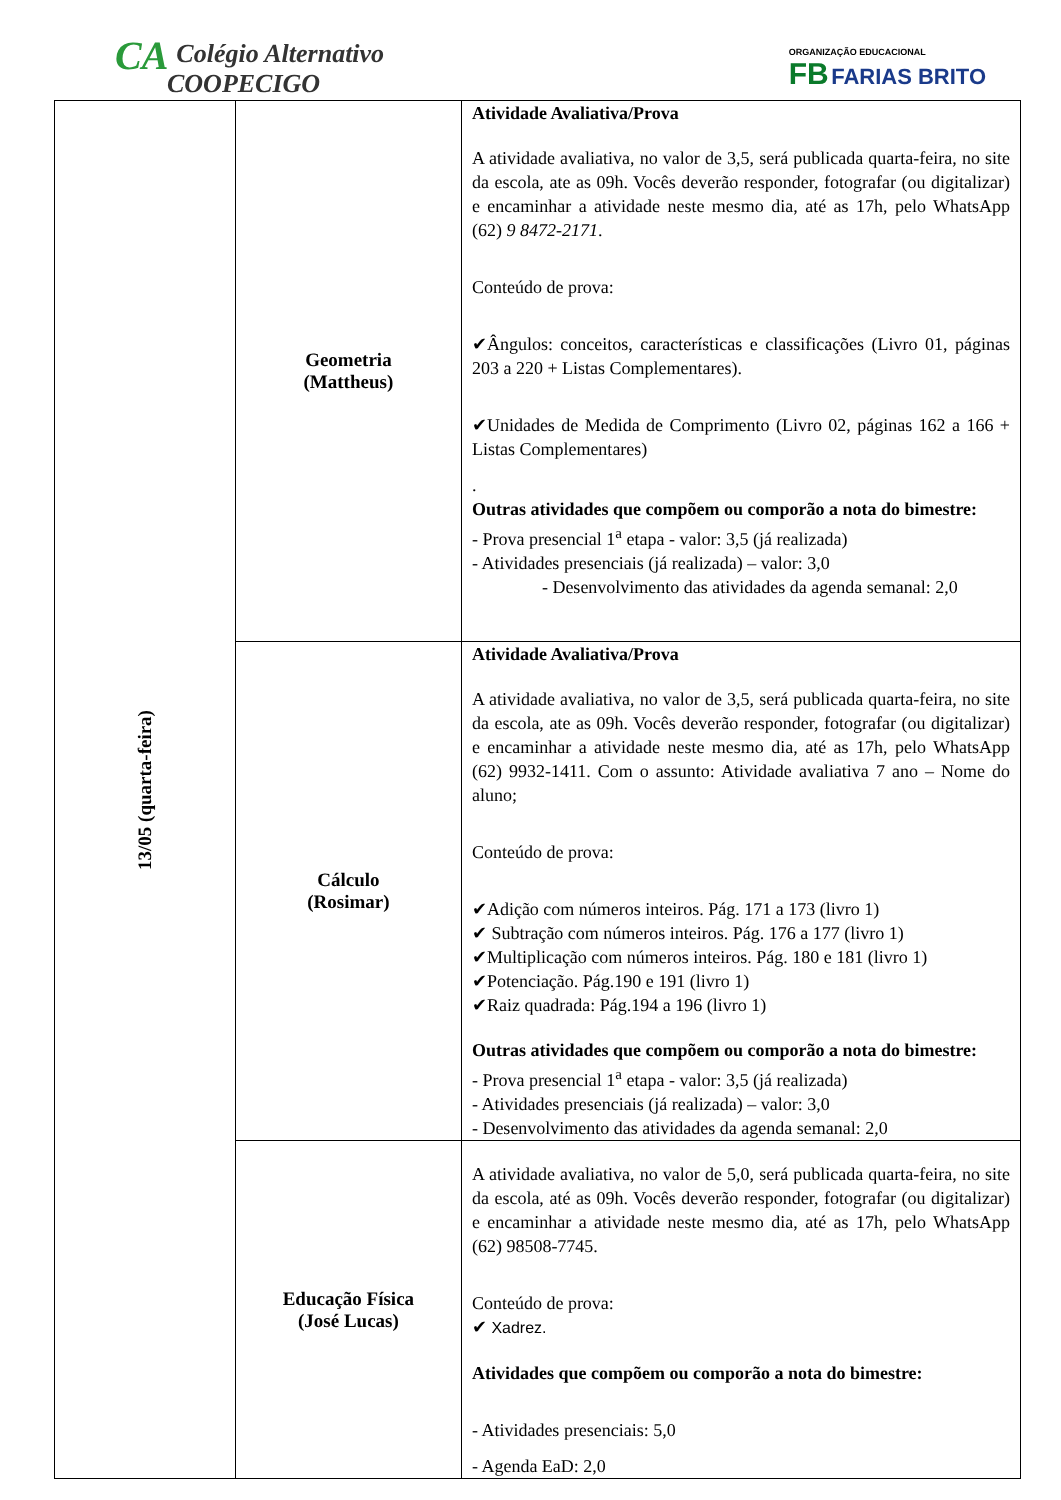CA Colégio Alternativo
COOPECIGO
ORGANIZAÇÃO EDUCACIONAL
FB FARIAS BRITO
| 13/05 (quarta-feira) | Geometria (Mattheus) | Atividade Avaliativa/Prova A atividade avaliativa, no valor de 3,5, será publicada quarta-feira, no site da escola, ate as 09h. Vocês deverão responder, fotografar (ou digitalizar) e encaminhar a atividade neste mesmo dia, até as 17h, pelo WhatsApp (62) 9 8472-2171 . Conteúdo de prova: ✔Ângulos: conceitos, características e classificações (Livro 01, páginas 203 a 220 + Listas Complementares). ✔Unidades de Medida de Comprimento (Livro 02, páginas 162 a 166 + Listas Complementares) . Outras atividades que compõem ou comporão a nota do bimestre: - Prova presencial 1<sup>a</sup> etapa - valor: 3,5 (já realizada) - Atividades presenciais (já realizada) – valor: 3,0 - Desenvolvimento das atividades da agenda semanal: 2,0 |
| | Cálculo (Rosimar) | Atividade Avaliativa/Prova A atividade avaliativa, no valor de 3,5, será publicada quarta-feira, no site da escola, ate as 09h. Vocês deverão responder, fotografar (ou digitalizar) e encaminhar a atividade neste mesmo dia, até as 17h, pelo WhatsApp (62) 9932-1411. Com o assunto: Atividade avaliativa 7 ano – Nome do aluno; Conteúdo de prova: ✔Adição com números inteiros. Pág. 171 a 173 (livro 1) ✔ Subtração com números inteiros. Pág. 176 a 177 (livro 1) ✔Multiplicação com números inteiros. Pág. 180 e 181 (livro 1) ✔Potenciação. Pág.190 e 191 (livro 1) ✔Raiz quadrada: Pág.194 a 196 (livro 1) Outras atividades que compõem ou comporão a nota do bimestre: - Prova presencial 1<sup>a</sup> etapa - valor: 3,5 (já realizada) - Atividades presenciais (já realizada) – valor: 3,0 - Desenvolvimento das atividades da agenda semanal: 2,0 |
| | Educação Física (José Lucas) | A atividade avaliativa, no valor de 5,0, será publicada quarta-feira, no site da escola, até as 09h. Vocês deverão responder, fotografar (ou digitalizar) e encaminhar a atividade neste mesmo dia, até as 17h, pelo WhatsApp (62) 98508-7745. Conteúdo de prova: ✔ Xadrez. Atividades que compõem ou comporão a nota do bimestre: - Atividades presenciais: 5,0 - Agenda EaD: 2,0 |